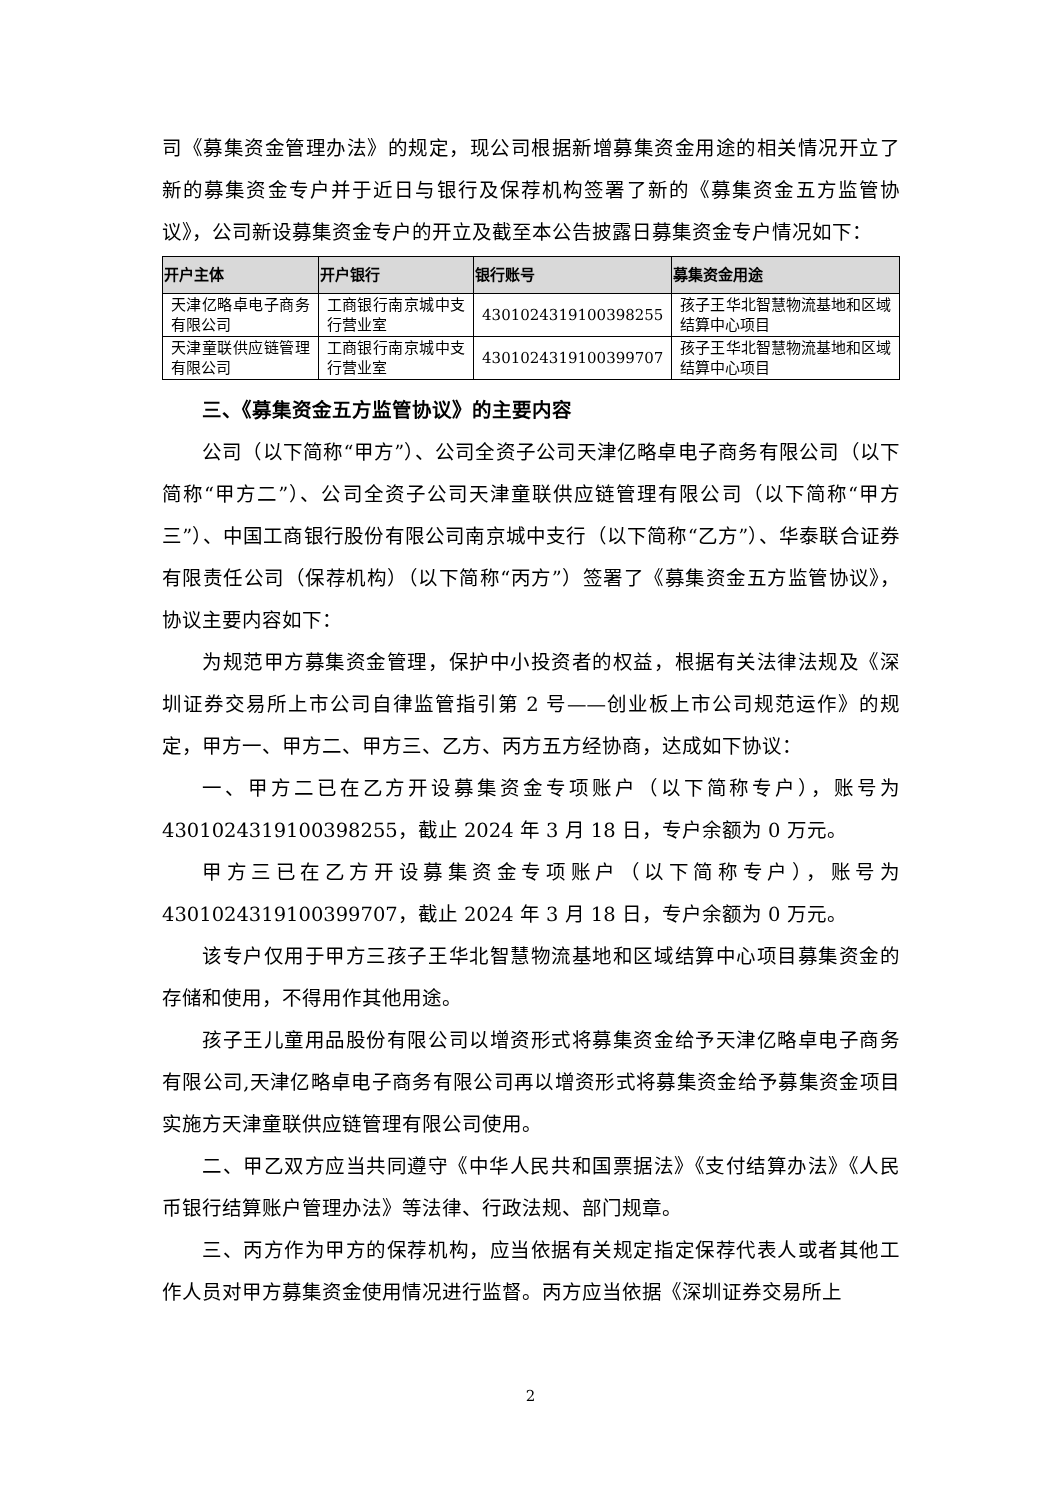司《募集资金管理办法》的规定，现公司根据新增募集资金用途的相关情况开立了新的募集资金专户并于近日与银行及保荐机构签署了新的《募集资金五方监管协议》，公司新设募集资金专户的开立及截至本公告披露日募集资金专户情况如下：
| 开户主体 | 开户银行 | 银行账号 | 募集资金用途 |
| --- | --- | --- | --- |
| 天津亿略卓电子商务有限公司 | 工商银行南京城中支行营业室 | 4301024319100398255 | 孩子王华北智慧物流基地和区域结算中心项目 |
| 天津童联供应链管理有限公司 | 工商银行南京城中支行营业室 | 4301024319100399707 | 孩子王华北智慧物流基地和区域结算中心项目 |
三、《募集资金五方监管协议》的主要内容
公司（以下简称“甲方”）、公司全资子公司天津亿略卓电子商务有限公司（以下简称“甲方二”）、公司全资子公司天津童联供应链管理有限公司（以下简称“甲方三”）、中国工商银行股份有限公司南京城中支行（以下简称“乙方”）、华泰联合证券有限责任公司（保荐机构）（以下简称“丙方”）签署了《募集资金五方监管协议》，协议主要内容如下：
为规范甲方募集资金管理，保护中小投资者的权益，根据有关法律法规及《深圳证券交易所上市公司自律监管指引第 2 号——创业板上市公司规范运作》的规定，甲方一、甲方二、甲方三、乙方、丙方五方经协商，达成如下协议：
一、甲方二已在乙方开设募集资金专项账户（以下简称专户），账号为4301024319100398255，截止 2024 年 3 月 18 日，专户余额为 0 万元。
甲方三已在乙方开设募集资金专项账户（以下简称专户），账号为4301024319100399707，截止 2024 年 3 月 18 日，专户余额为 0 万元。
该专户仅用于甲方三孩子王华北智慧物流基地和区域结算中心项目募集资金的存储和使用，不得用作其他用途。
孩子王儿童用品股份有限公司以增资形式将募集资金给予天津亿略卓电子商务有限公司,天津亿略卓电子商务有限公司再以增资形式将募集资金给予募集资金项目实施方天津童联供应链管理有限公司使用。
二、甲乙双方应当共同遵守《中华人民共和国票据法》《支付结算办法》《人民币银行结算账户管理办法》等法律、行政法规、部门规章。
三、丙方作为甲方的保荐机构，应当依据有关规定指定保荐代表人或者其他工作人员对甲方募集资金使用情况进行监督。丙方应当依据《深圳证券交易所上
2